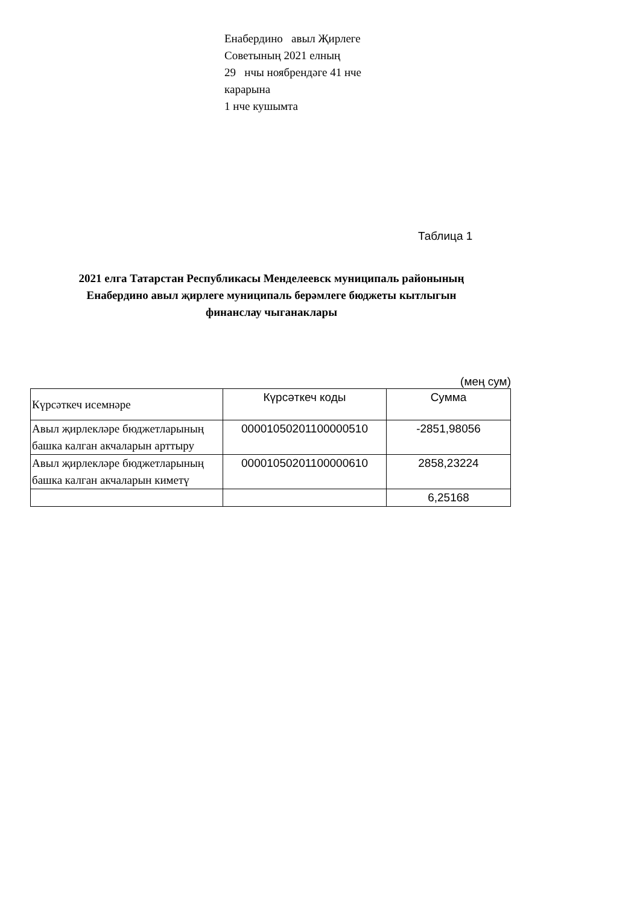Енабердино авыл Җирлеге Советының 2021 елның
29 нчы ноябрендәге 41 нче карарына
1 нче кушымта
Таблица 1
2021 елга Татарстан Республикасы Менделеевск муниципаль районының
Енабердино авыл җирлеге муниципаль берәмлеге бюджеты кытлыгын
финанслау чыганаклары
(мең сум)
| Күрсәткеч исемнәре | Күрсәткеч коды | Сумма |
| --- | --- | --- |
| Авыл җирлекләре бюджетларының башка калган акчаларын арттыру | 00001050201100000510 | -2851,98056 |
| Авыл җирлекләре бюджетларының башка калган акчаларын киметү | 00001050201100000610 | 2858,23224 |
| | | 6,25168 |